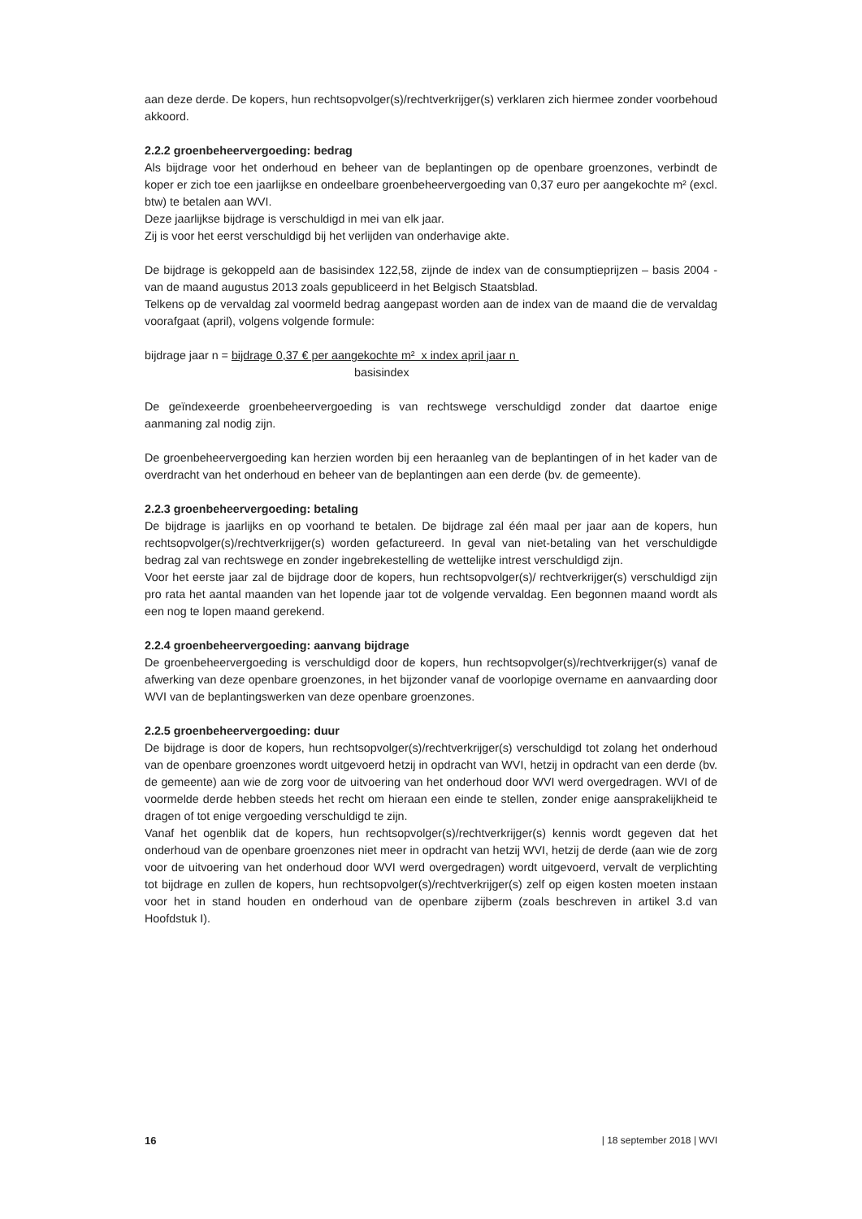aan deze derde. De kopers, hun rechtsopvolger(s)/rechtverkrijger(s) verklaren zich hiermee zonder voorbehoud akkoord.
2.2.2 groenbeheervergoeding: bedrag
Als bijdrage voor het onderhoud en beheer van de beplantingen op de openbare groenzones, verbindt de koper er zich toe een jaarlijkse en ondeelbare groenbeheervergoeding van 0,37 euro per aangekochte m² (excl. btw) te betalen aan WVI.
Deze jaarlijkse bijdrage is verschuldigd in mei van elk jaar.
Zij is voor het eerst verschuldigd bij het verlijden van onderhavige akte.
De bijdrage is gekoppeld aan de basisindex 122,58, zijnde de index van de consumptieprijzen – basis 2004 - van de maand augustus 2013 zoals gepubliceerd in het Belgisch Staatsblad.
Telkens op de vervaldag zal voormeld bedrag aangepast worden aan de index van de maand die de vervaldag voorafgaat (april), volgens volgende formule:
bijdrage jaar n = bijdrage 0,37 € per aangekochte m² x index april jaar n
basisindex
De geïndexeerde groenbeheervergoeding is van rechtswege verschuldigd zonder dat daartoe enige aanmaning zal nodig zijn.
De groenbeheervergoeding kan herzien worden bij een heraanleg van de beplantingen of in het kader van de overdracht van het onderhoud en beheer van de beplantingen aan een derde (bv. de gemeente).
2.2.3 groenbeheervergoeding: betaling
De bijdrage is jaarlijks en op voorhand te betalen. De bijdrage zal één maal per jaar aan de kopers, hun rechtsopvolger(s)/rechtverkrijger(s) worden gefactureerd. In geval van niet-betaling van het verschuldigde bedrag zal van rechtswege en zonder ingebrekestelling de wettelijke intrest verschuldigd zijn.
Voor het eerste jaar zal de bijdrage door de kopers, hun rechtsopvolger(s)/ rechtverkrijger(s) verschuldigd zijn pro rata het aantal maanden van het lopende jaar tot de volgende vervaldag. Een begonnen maand wordt als een nog te lopen maand gerekend.
2.2.4 groenbeheervergoeding: aanvang bijdrage
De groenbeheervergoeding is verschuldigd door de kopers, hun rechtsopvolger(s)/rechtverkrijger(s) vanaf de afwerking van deze openbare groenzones, in het bijzonder vanaf de voorlopige overname en aanvaarding door WVI van de beplantingswerken van deze openbare groenzones.
2.2.5 groenbeheervergoeding: duur
De bijdrage is door de kopers, hun rechtsopvolger(s)/rechtverkrijger(s) verschuldigd tot zolang het onderhoud van de openbare groenzones wordt uitgevoerd hetzij in opdracht van WVI, hetzij in opdracht van een derde (bv. de gemeente) aan wie de zorg voor de uitvoering van het onderhoud door WVI werd overgedragen. WVI of de voormelde derde hebben steeds het recht om hieraan een einde te stellen, zonder enige aansprakelijkheid te dragen of tot enige vergoeding verschuldigd te zijn.
Vanaf het ogenblik dat de kopers, hun rechtsopvolger(s)/rechtverkrijger(s) kennis wordt gegeven dat het onderhoud van de openbare groenzones niet meer in opdracht van hetzij WVI, hetzij de derde (aan wie de zorg voor de uitvoering van het onderhoud door WVI werd overgedragen) wordt uitgevoerd, vervalt de verplichting tot bijdrage en zullen de kopers, hun rechtsopvolger(s)/rechtverkrijger(s) zelf op eigen kosten moeten instaan voor het in stand houden en onderhoud van de openbare zijberm (zoals beschreven in artikel 3.d van Hoofdstuk I).
16 | 18 september 2018 | WVI